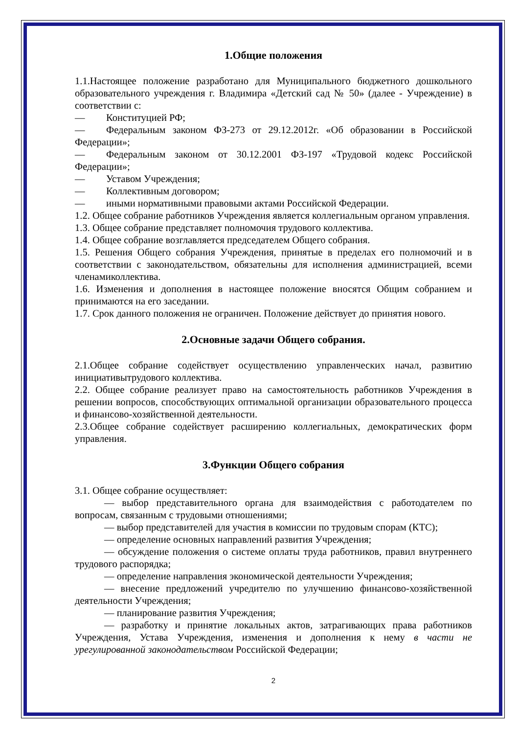1.Общие положения
1.1.Настоящее положение разработано для Муниципального бюджетного дошкольного образовательного учреждения г. Владимира «Детский сад № 50» (далее - Учреждение) в соответствии с:
— Конституцией РФ;
— Федеральным законом ФЗ-273 от 29.12.2012г. «Об образовании в Российской Федерации»;
— Федеральным законом от 30.12.2001 ФЗ-197 «Трудовой кодекс Российской Федерации»;
— Уставом Учреждения;
— Коллективным договором;
— иными нормативными правовыми актами Российской Федерации.
1.2. Общее собрание работников Учреждения является коллегиальным органом управления.
1.3. Общее собрание представляет полномочия трудового коллектива.
1.4. Общее собрание возглавляется председателем Общего собрания.
1.5. Решения Общего собрания Учреждения, принятые в пределах его полномочий и в соответствии с законодательством, обязательны для исполнения администрацией, всеми членамиколлектива.
1.6. Изменения и дополнения в настоящее положение вносятся Общим собранием и принимаются на его заседании.
1.7. Срок данного положения не ограничен. Положение действует до принятия нового.
2.Основные задачи Общего собрания.
2.1.Общее собрание содействует осуществлению управленческих начал, развитию инициативытрудового коллектива.
2.2. Общее собрание реализует право на самостоятельность работников Учреждения в решении вопросов, способствующих оптимальной организации образовательного процесса и финансово-хозяйственной деятельности.
2.3.Общее собрание содействует расширению коллегиальных, демократических форм управления.
3.Функции Общего собрания
3.1. Общее собрание осуществляет:
— выбор представительного органа для взаимодействия с работодателем по вопросам, связанным с трудовыми отношениями;
— выбор представителей для участия в комиссии по трудовым спорам (КТС);
— определение основных направлений развития Учреждения;
— обсуждение положения о системе оплаты труда работников, правил внутреннего трудового распорядка;
— определение направления экономической деятельности Учреждения;
— внесение предложений учредителю по улучшению финансово-хозяйственной деятельности Учреждения;
— планирование развития Учреждения;
— разработку и принятие локальных актов, затрагивающих права работников Учреждения, Устава Учреждения, изменения и дополнения к нему в части не урегулированной законодательством Российской Федерации;
2